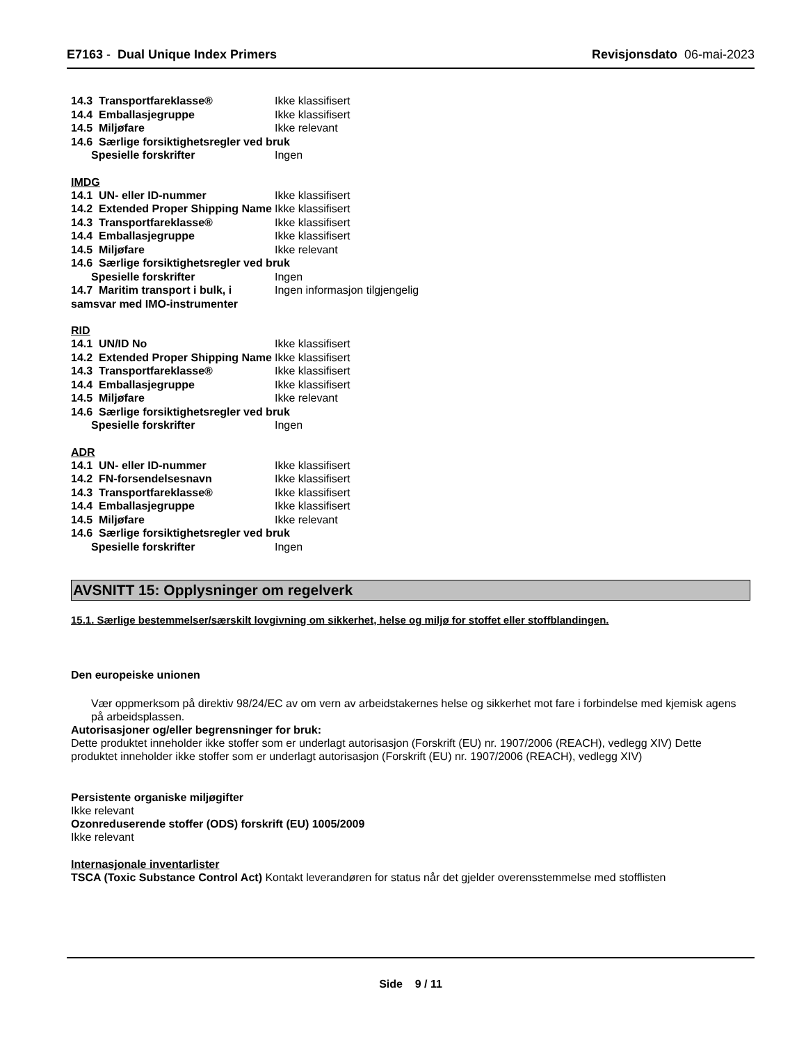E7163 - Dual Unique Index Primers Revisjonsdato 06-mai-2023
14.3 Transportfareklasse® Ikke klassifisert
14.4 Emballasjegruppe Ikke klassifisert
14.5 Miljøfare Ikke relevant
14.6 Særlige forsiktighetsregler ved bruk
Spesielle forskrifter Ingen
IMDG
14.1 UN- eller ID-nummer Ikke klassifisert
14.2 Extended Proper Shipping Name Ikke klassifisert
14.3 Transportfareklasse® Ikke klassifisert
14.4 Emballasjegruppe Ikke klassifisert
14.5 Miljøfare Ikke relevant
14.6 Særlige forsiktighetsregler ved bruk
Spesielle forskrifter Ingen
14.7 Maritim transport i bulk, i samsvar med IMO-instrumenter Ingen informasjon tilgjengelig
RID
14.1 UN/ID No Ikke klassifisert
14.2 Extended Proper Shipping Name Ikke klassifisert
14.3 Transportfareklasse® Ikke klassifisert
14.4 Emballasjegruppe Ikke klassifisert
14.5 Miljøfare Ikke relevant
14.6 Særlige forsiktighetsregler ved bruk
Spesielle forskrifter Ingen
ADR
14.1 UN- eller ID-nummer Ikke klassifisert
14.2 FN-forsendelsesnavn Ikke klassifisert
14.3 Transportfareklasse® Ikke klassifisert
14.4 Emballasjegruppe Ikke klassifisert
14.5 Miljøfare Ikke relevant
14.6 Særlige forsiktighetsregler ved bruk
Spesielle forskrifter Ingen
AVSNITT 15: Opplysninger om regelverk
15.1. Særlige bestemmelser/særskilt lovgivning om sikkerhet, helse og miljø for stoffet eller stoffblandingen.
Den europeiske unionen
Vær oppmerksom på direktiv 98/24/EC av om vern av arbeidstakernes helse og sikkerhet mot fare i forbindelse med kjemisk agens på arbeidsplassen.
Autorisasjoner og/eller begrensninger for bruk:
Dette produktet inneholder ikke stoffer som er underlagt autorisasjon (Forskrift (EU) nr. 1907/2006 (REACH), vedlegg XIV) Dette produktet inneholder ikke stoffer som er underlagt autorisasjon (Forskrift (EU) nr. 1907/2006 (REACH), vedlegg XIV)
Persistente organiske miljøgifter
Ikke relevant
Ozonreduserende stoffer (ODS) forskrift (EU) 1005/2009
Ikke relevant
Internasjonale inventarlister
TSCA (Toxic Substance Control Act) Kontakt leverandøren for status når det gjelder overensstemmelse med stofflisten
Side 9 / 11